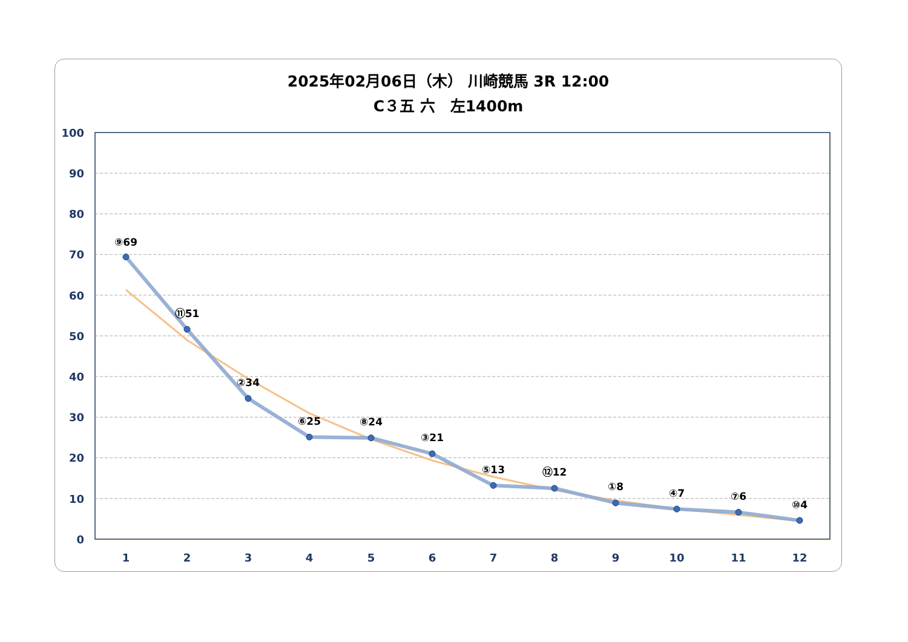2025年02月06日（木） 川崎競馬 3R 12:00
C３五 六　左1400m
100
90
80
70
60
50
40
30
20
10
0
⑨69
⑪51
②34
⑥25
⑧24
③21
⑤13
⑫12
①8
④7
⑦6
⑩4
1
2
3
4
5
6
7
8
9
10
11
12